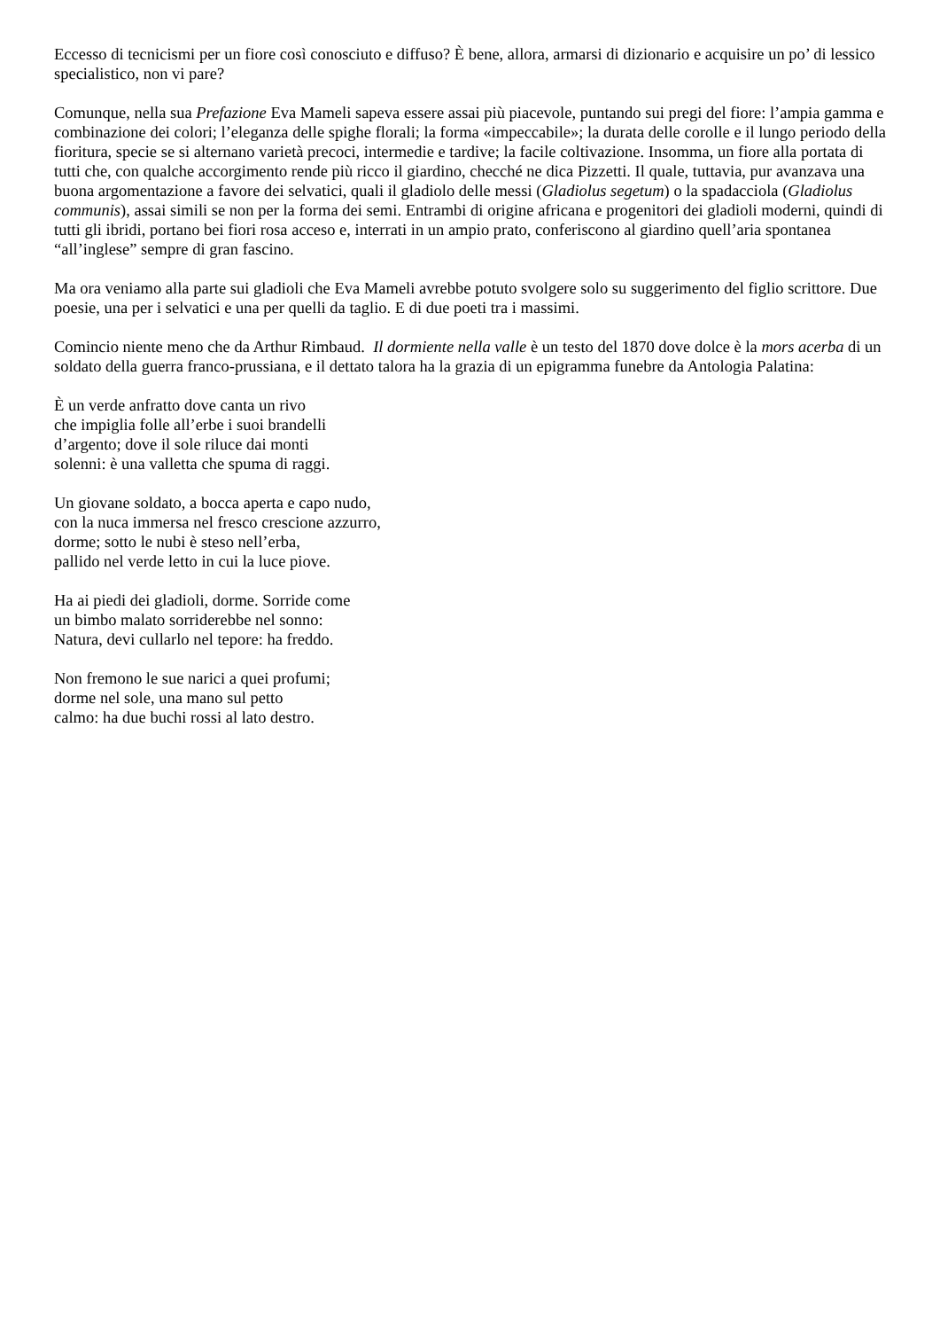Eccesso di tecnicismi per un fiore così conosciuto e diffuso? È bene, allora, armarsi di dizionario e acquisire un po’ di lessico specialistico, non vi pare?
Comunque, nella sua Prefazione Eva Mameli sapeva essere assai più piacevole, puntando sui pregi del fiore: l’ampia gamma e combinazione dei colori; l’eleganza delle spighe florali; la forma «impeccabile»; la durata delle corolle e il lungo periodo della fioritura, specie se si alternano varietà precoci, intermedie e tardive; la facile coltivazione. Insomma, un fiore alla portata di tutti che, con qualche accorgimento rende più ricco il giardino, checché ne dica Pizzetti. Il quale, tuttavia, pur avanzava una buona argomentazione a favore dei selvatici, quali il gladiolo delle messi (Gladiolus segetum) o la spadacciola (Gladiolus communis), assai simili se non per la forma dei semi. Entrambi di origine africana e progenitori dei gladioli moderni, quindi di tutti gli ibridi, portano bei fiori rosa acceso e, interrati in un ampio prato, conferiscono al giardino quell’aria spontanea “all’inglese” sempre di gran fascino.
Ma ora veniamo alla parte sui gladioli che Eva Mameli avrebbe potuto svolgere solo su suggerimento del figlio scrittore. Due poesie, una per i selvatici e una per quelli da taglio. E di due poeti tra i massimi.
Comincio niente meno che da Arthur Rimbaud. Il dormiente nella valle è un testo del 1870 dove dolce è la mors acerba di un soldato della guerra franco-prussiana, e il dettato talora ha la grazia di un epigramma funebre da Antologia Palatina:
È un verde anfratto dove canta un rivo
che impiglia folle all’erbe i suoi brandelli
d’argento; dove il sole riluce dai monti
solenni: è una valletta che spuma di raggi.
Un giovane soldato, a bocca aperta e capo nudo,
con la nuca immersa nel fresco crescione azzurro,
dorme; sotto le nubi è steso nell’erba,
pallido nel verde letto in cui la luce piove.
Ha ai piedi dei gladioli, dorme. Sorride come
un bimbo malato sorriderebbe nel sonno:
Natura, devi cullarlo nel tepore: ha freddo.
Non fremono le sue narici a quei profumi;
dorme nel sole, una mano sul petto
calmo: ha due buchi rossi al lato destro.